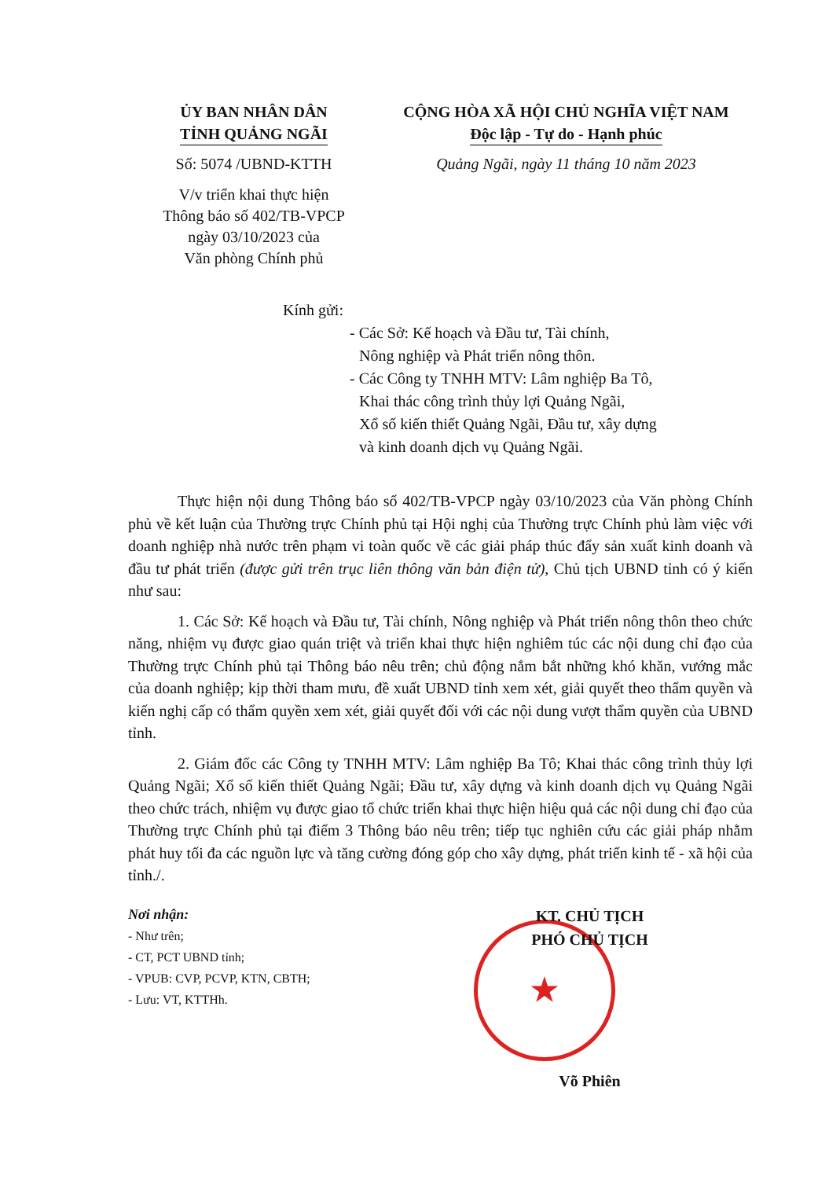ỦY BAN NHÂN DÂN
TỈNH QUẢNG NGÃI
Số: 5074 /UBND-KTTH
V/v triển khai thực hiện
Thông báo số 402/TB-VPCP
ngày 03/10/2023 của
Văn phòng Chính phủ
CỘNG HÒA XÃ HỘI CHỦ NGHĨA VIỆT NAM
Độc lập - Tự do - Hạnh phúc
Quảng Ngãi, ngày 11 tháng 10 năm 2023
Kính gửi:
- Các Sở: Kế hoạch và Đầu tư, Tài chính,
Nông nghiệp và Phát triển nông thôn.
- Các Công ty TNHH MTV: Lâm nghiệp Ba Tô,
Khai thác công trình thủy lợi Quảng Ngãi,
Xổ số kiến thiết Quảng Ngãi, Đầu tư, xây dựng
và kinh doanh dịch vụ Quảng Ngãi.
Thực hiện nội dung Thông báo số 402/TB-VPCP ngày 03/10/2023 của Văn phòng Chính phủ về kết luận của Thường trực Chính phủ tại Hội nghị của Thường trực Chính phủ làm việc với doanh nghiệp nhà nước trên phạm vi toàn quốc về các giải pháp thúc đẩy sản xuất kinh doanh và đầu tư phát triển (được gửi trên trục liên thông văn bản điện tử), Chủ tịch UBND tỉnh có ý kiến như sau:
1. Các Sở: Kế hoạch và Đầu tư, Tài chính, Nông nghiệp và Phát triển nông thôn theo chức năng, nhiệm vụ được giao quán triệt và triển khai thực hiện nghiêm túc các nội dung chỉ đạo của Thường trực Chính phủ tại Thông báo nêu trên; chủ động nắm bắt những khó khăn, vướng mắc của doanh nghiệp; kịp thời tham mưu, đề xuất UBND tỉnh xem xét, giải quyết theo thẩm quyền và kiến nghị cấp có thẩm quyền xem xét, giải quyết đối với các nội dung vượt thẩm quyền của UBND tỉnh.
2. Giám đốc các Công ty TNHH MTV: Lâm nghiệp Ba Tô; Khai thác công trình thủy lợi Quảng Ngãi; Xổ số kiến thiết Quảng Ngãi; Đầu tư, xây dựng và kinh doanh dịch vụ Quảng Ngãi theo chức trách, nhiệm vụ được giao tổ chức triển khai thực hiện hiệu quả các nội dung chỉ đạo của Thường trực Chính phủ tại điểm 3 Thông báo nêu trên; tiếp tục nghiên cứu các giải pháp nhằm phát huy tối đa các nguồn lực và tăng cường đóng góp cho xây dựng, phát triển kinh tế - xã hội của tỉnh./.
Nơi nhận:
- Như trên;
- CT, PCT UBND tỉnh;
- VPUB: CVP, PCVP, KTN, CBTH;
- Lưu: VT, KTTHh.
KT. CHỦ TỊCH
PHÓ CHỦ TỊCH
★
Võ Phiên